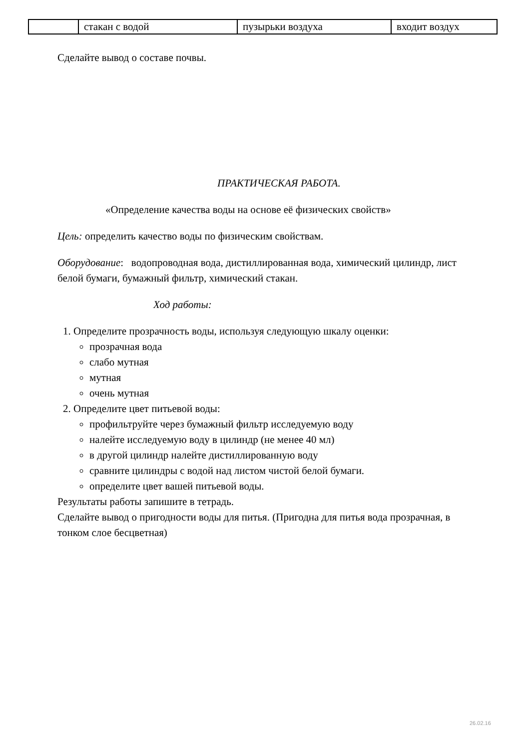| | стакан с водой | пузырьки воздуха | входит воздух |
Сделайте вывод о составе почвы.
ПРАКТИЧЕСКАЯ РАБОТА.
«Определение качества воды на основе её физических свойств»
Цель: определить качество воды по физическим свойствам.
Оборудование: водопроводная вода, дистиллированная вода, химический цилиндр, лист белой бумаги, бумажный фильтр, химический стакан.
Ход работы:
1. Определите прозрачность воды, используя следующую шкалу оценки:
прозрачная вода
слабо мутная
мутная
очень мутная
2. Определите цвет питьевой воды:
профильтруйте через бумажный фильтр исследуемую воду
налейте исследуемую воду в цилиндр (не менее 40 мл)
в другой цилиндр налейте дистиллированную воду
сравните цилиндры с водой над листом чистой белой бумаги.
определите цвет вашей питьевой воды.
Результаты работы запишите в тетрадь.
Сделайте вывод о пригодности воды для питья. (Пригодна для питья вода прозрачная, в тонком слое бесцветная)
26.02.16